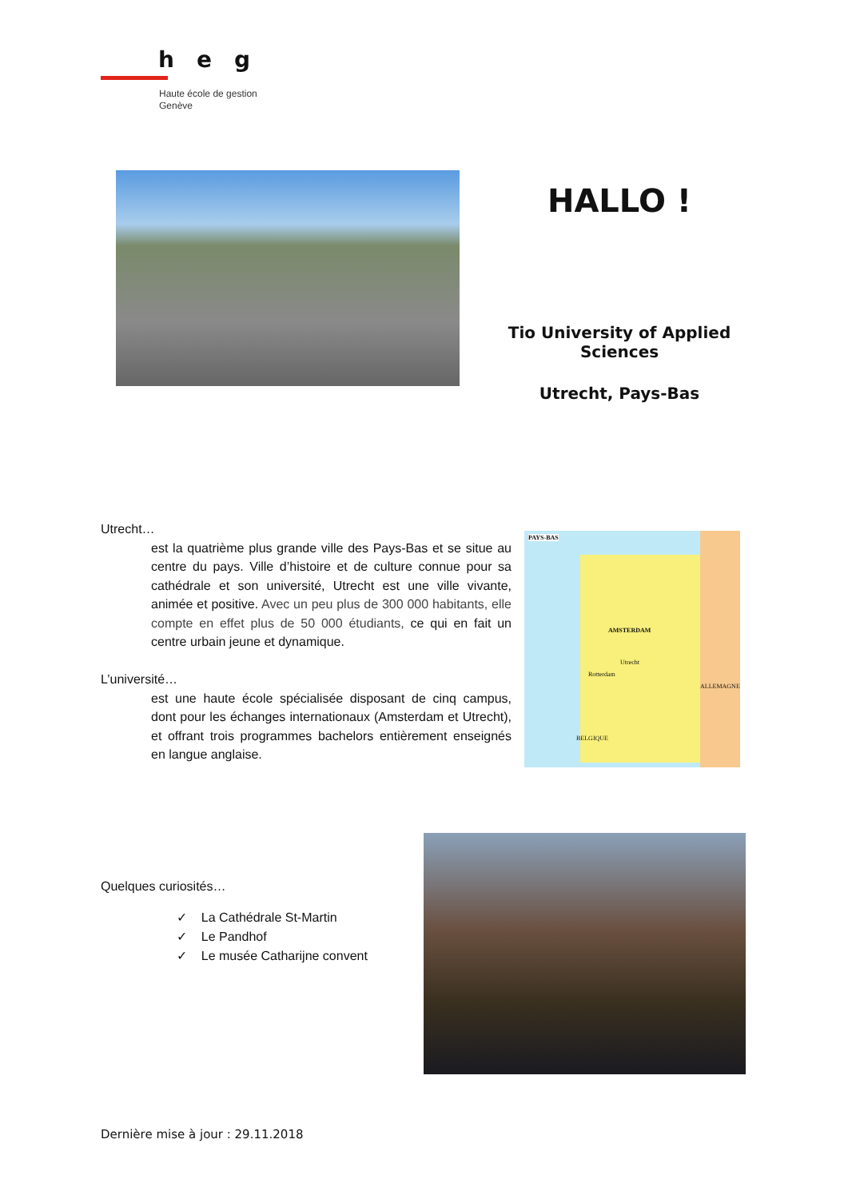heg
Haute école de gestion
Genève
HALLO !
Tio University of Applied Sciences
Utrecht, Pays-Bas
Utrecht…
est la quatrième plus grande ville des Pays-Bas et se situe au centre du pays. Ville d’histoire et de culture connue pour sa cathédrale et son université, Utrecht est une ville vivante, animée et positive. Avec un peu plus de 300 000 habitants, elle compte en effet plus de 50 000 étudiants, ce qui en fait un centre urbain jeune et dynamique.
L’université…
est une haute école spécialisée disposant de cinq campus, dont pour les échanges internationaux (Amsterdam et Utrecht), et offrant trois programmes bachelors entièrement enseignés en langue anglaise.
PAYS-BAS
AMSTERDAM
Utrecht
Rotterdam
ALLEMAGNE
BELGIQUE
Quelques curiosités…
✓ La Cathédrale St-Martin
✓ Le Pandhof
✓ Le musée Catharijne convent
Dernière mise à jour : 29.11.2018